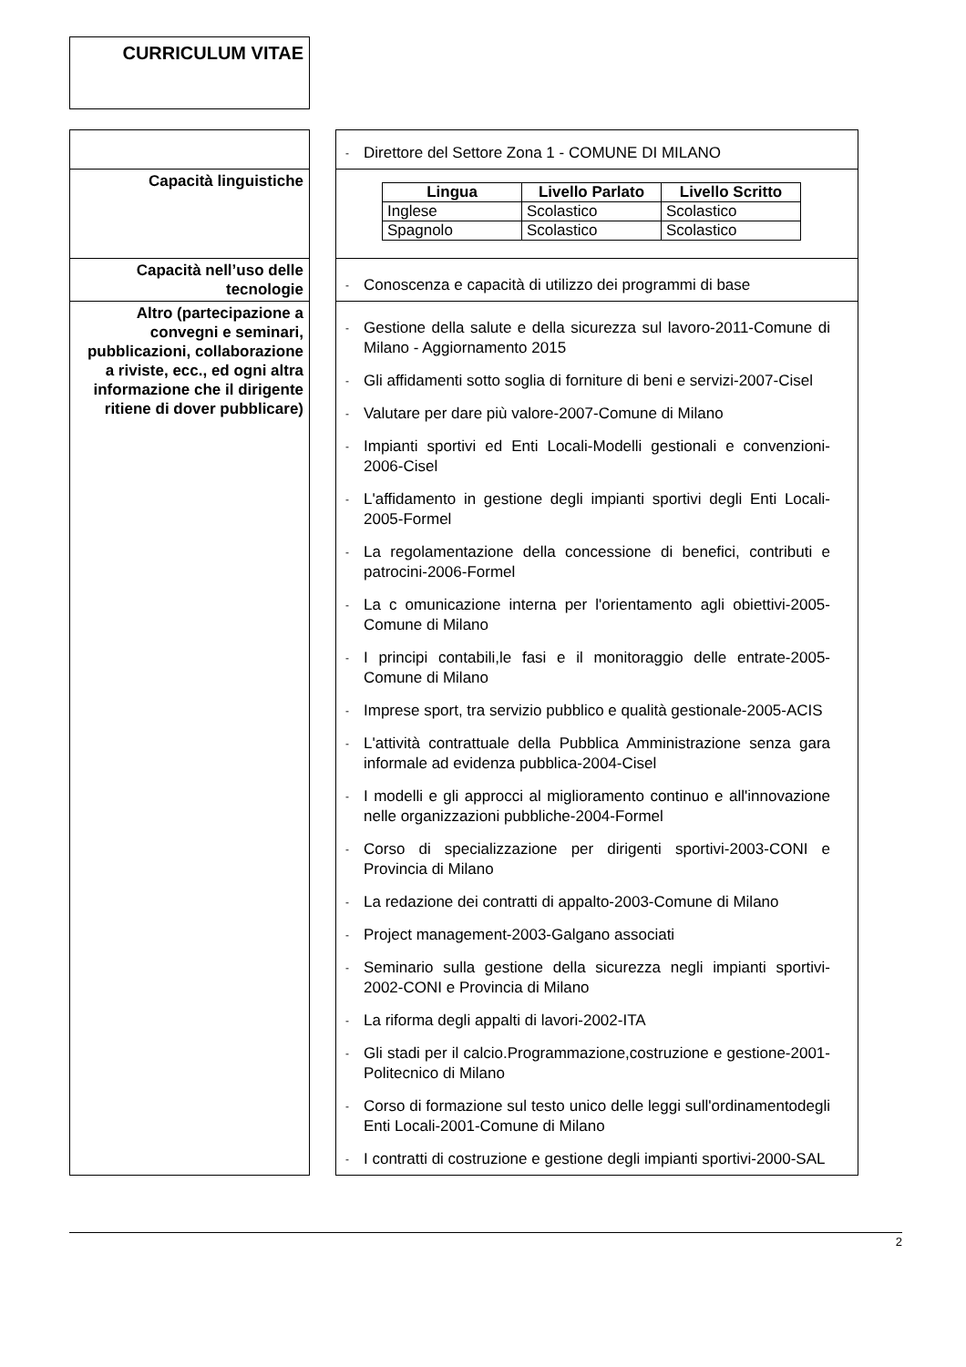CURRICULUM VITAE
| | | - Direttore del Settore Zona 1 - COMUNE DI MILANO |
| Capacità linguistiche | | / Lingua / Livello Parlato / Livello Scritto / / --- / --- / --- / / Inglese / Scolastico / Scolastico / / Spagnolo / Scolastico / Scolastico / |
| Capacità nell’uso delle tecnologie | | - Conoscenza e capacità di utilizzo dei programmi di base |
| Altro (partecipazione a convegni e seminari, pubblicazioni, collaborazione a riviste, ecc., ed ogni altra informazione che il dirigente ritiene di dover pubblicare) | | - Gestione della salute e della sicurezza sul lavoro-2011-Comune di Milano - Aggiornamento 2015 - Gli affidamenti sotto soglia di forniture di beni e servizi-2007-Cisel - Valutare per dare più valore-2007-Comune di Milano - Impianti sportivi ed Enti Locali-Modelli gestionali e convenzioni-2006-Cisel - L'affidamento in gestione degli impianti sportivi degli Enti Locali-2005-Formel - La regolamentazione della concessione di benefici, contributi e patrocini-2006-Formel - La c omunicazione interna per l'orientamento agli obiettivi-2005-Comune di Milano - I principi contabili,le fasi e il monitoraggio delle entrate-2005-Comune di Milano - Imprese sport, tra servizio pubblico e qualità gestionale-2005-ACIS - L'attività contrattuale della Pubblica Amministrazione senza gara informale ad evidenza pubblica-2004-Cisel - I modelli e gli approcci al miglioramento continuo e all'innovazione nelle organizzazioni pubbliche-2004-Formel - Corso di specializzazione per dirigenti sportivi-2003-CONI e Provincia di Milano - La redazione dei contratti di appalto-2003-Comune di Milano - Project management-2003-Galgano associati - Seminario sulla gestione della sicurezza negli impianti sportivi-2002-CONI e Provincia di Milano - La riforma degli appalti di lavori-2002-ITA - Gli stadi per il calcio.Programmazione,costruzione e gestione-2001-Politecnico di Milano - Corso di formazione sul testo unico delle leggi sull'ordinamentodegli Enti Locali-2001-Comune di Milano - I contratti di costruzione e gestione degli impianti sportivi-2000-SAL |
2